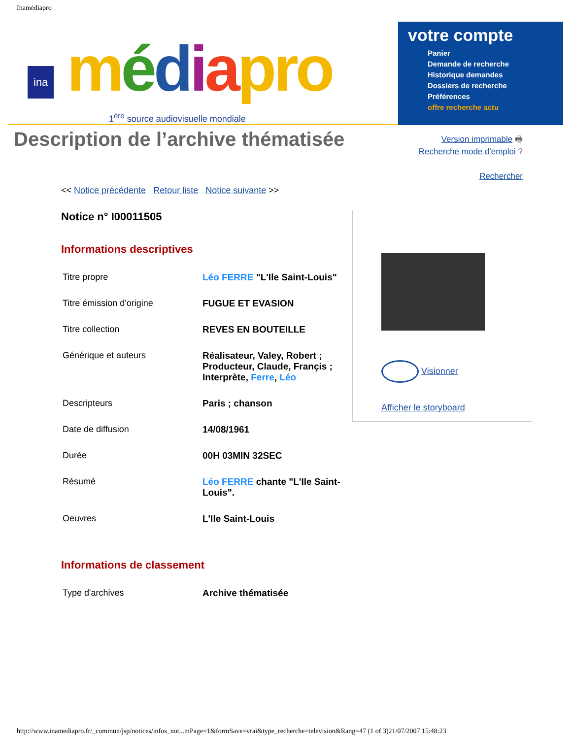Inamédiapro
ina
médiapro
1<sup>ère</sup> source audiovisuelle mondiale
votre compte
Panier
Demande de recherche
Historique demandes
Dossiers de recherche
Préférences
offre recherche actu
Description de l’archive thématisée Version imprimable 🖶
Recherche mode d'emploi ?
Rechercher
<< Notice précédente Retour liste Notice suivante >>
Notice n° I00011505
Informations descriptives
| Titre propre | Léo FERRE "L'Ile Saint-Louis" |
| Titre émission d'origine | FUGUE ET EVASION |
| Titre collection | REVES EN BOUTEILLE |
| Générique et auteurs | Réalisateur, Valey, Robert ; Producteur, Claude, Françis ; Interprète, Ferre , Léo |
| Descripteurs | Paris ; chanson |
| Date de diffusion | 14/08/1961 |
| Durée | 00H 03MIN 32SEC |
| Résumé | Léo FERRE chante "L'Ile Saint-Louis". |
| Oeuvres | L'Ile Saint-Louis |
Informations de classement
| Type d'archives | Archive thématisée |
Visionner
Afficher le storyboard
http://www.inamediapro.fr/_commun/jsp/notices/infos_not...mPage=1&formSave=vrai&type_recherche=television&Rang=47 (1 of 3)21/07/2007 15:48:23